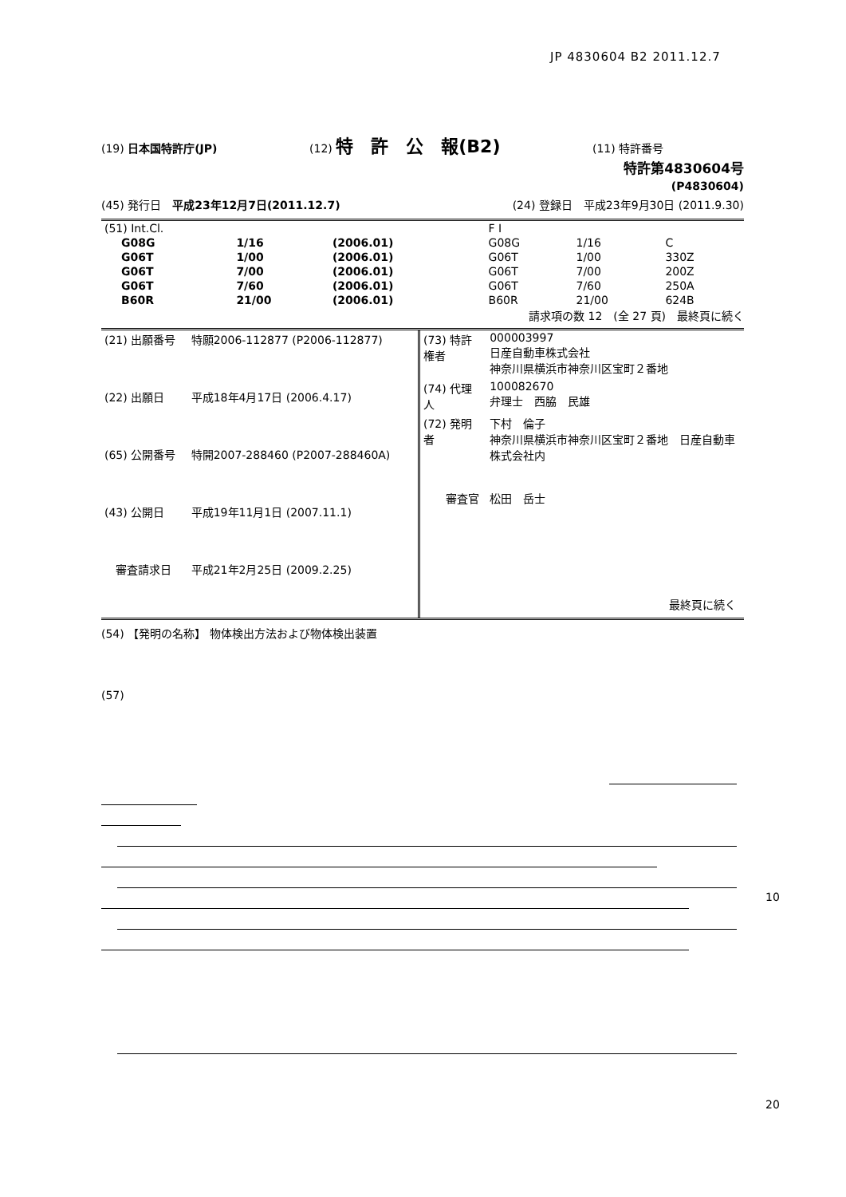JP 4830604 B2 2011.12.7
(19) 日本国特許庁(JP) (12) 特　許　公　報(B2) (11) 特許番号
特許第4830604号
(P4830604)
(45) 発行日　平成23年12月7日(2011.12.7) (24) 登録日　平成23年9月30日 (2011.9.30)
| (51) Int.Cl. | | | F I | | |
| G08G | 1/16 | (2006.01) | G08G | 1/16 | C |
| G06T | 1/00 | (2006.01) | G06T | 1/00 | 330Z |
| G06T | 7/00 | (2006.01) | G06T | 7/00 | 200Z |
| G06T | 7/60 | (2006.01) | G06T | 7/60 | 250A |
| B60R | 21/00 | (2006.01) | B60R | 21/00 | 624B |
請求項の数 12　(全 27 頁)　最終頁に続く
| (21) 出願番号 | 特願2006-112877 (P2006-112877) |
| (22) 出願日 | 平成18年4月17日 (2006.4.17) |
| (65) 公開番号 | 特開2007-288460 (P2007-288460A) |
| (43) 公開日 | 平成19年11月1日 (2007.11.1) |
| 審査請求日 | 平成21年2月25日 (2009.2.25) |
| (73) 特許権者 | 000003997 日産自動車株式会社 神奈川県横浜市神奈川区宝町２番地 |
| (74) 代理人 | 100082670 弁理士 西脇 民雄 |
| (72) 発明者 | 下村 倫子 神奈川県横浜市神奈川区宝町２番地 日産自動車株式会社内 |
| 審査官 | 松田 岳士 |
| | 最終頁に続く |
(54) 【発明の名称】 物体検出方法および物体検出装置
(57)
10
20